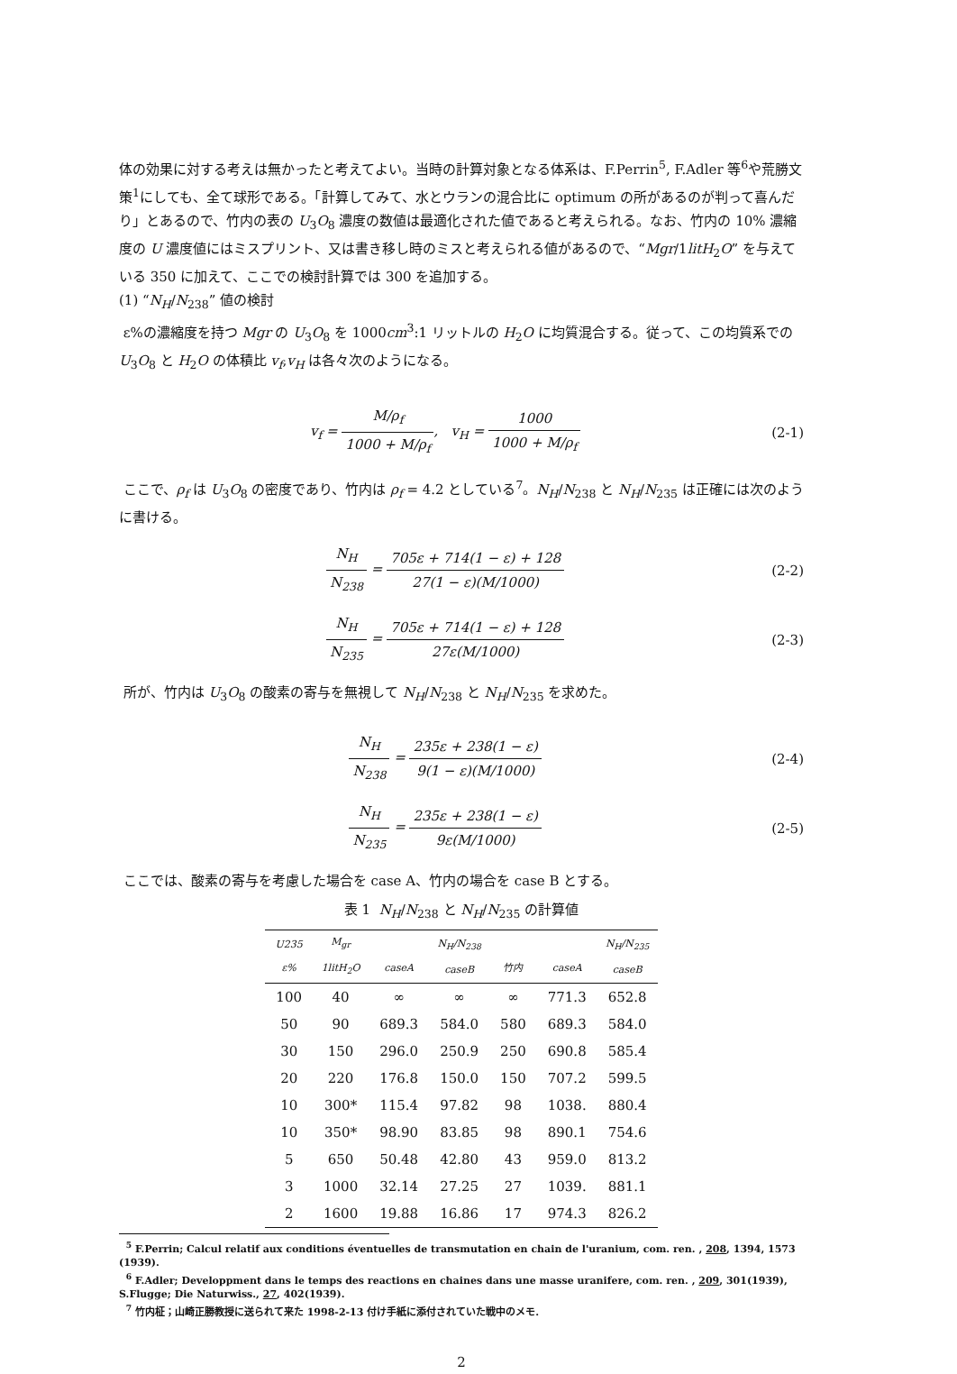体の効果に対する考えは無かったと考えてよい。当時の計算対象となる体系は、F.Perrin<sup>5</sup>, F.Adler 等<sup>6</sup>や荒勝文策<sup>1</sup>にしても、全て球形である。「計算してみて、水とウランの混合比に optimum の所があるのが判って喜んだり」とあるので、竹内の表の U<sub>3</sub>O<sub>8</sub> 濃度の数値は最適化された値であると考えられる。なお、竹内の 10% 濃縮度の U 濃度値にはミスプリント、又は書き移し時のミスと考えられる値があるので、“Mgr/1litH<sub>2</sub>O” を与えている 350 に加えて、ここでの検討計算では 300 を追加する。
(1) “N<sub>H</sub>/N<sub>238</sub>” 値の検討
ε%の濃縮度を持つ Mgr の U<sub>3</sub>O<sub>8</sub> を 1000cm<sup>3</sup>:1 リットルの H<sub>2</sub>O に均質混合する。従って、この均質系での U<sub>3</sub>O<sub>8</sub> と H<sub>2</sub>O の体積比 v<sub>f</sub>,v<sub>H</sub> は各々次のようになる。
v<sub>f</sub> = M/ρ<sub>f</sub> 1000 + M/ρ<sub>f</sub>, v<sub>H</sub> = 1000 1000 + M/ρ<sub>f</sub>
(2-1)
ここで、ρ<sub>f</sub> は U<sub>3</sub>O<sub>8</sub> の密度であり、竹内は ρ<sub>f</sub> = 4.2 としている<sup>7</sup>。N<sub>H</sub>/N<sub>238</sub> と N<sub>H</sub>/N<sub>235</sub> は正確には次のように書ける。
N<sub>H</sub> N<sub>238</sub> = 705ε + 714(1 − ε) + 128 27(1 − ε)(M/1000)
(2-2)
N<sub>H</sub> N<sub>235</sub> = 705ε + 714(1 − ε) + 128 27ε(M/1000)
(2-3)
所が、竹内は U<sub>3</sub>O<sub>8</sub> の酸素の寄与を無視して N<sub>H</sub>/N<sub>238</sub> と N<sub>H</sub>/N<sub>235</sub> を求めた。
N<sub>H</sub> N<sub>238</sub> = 235ε + 238(1 − ε) 9(1 − ε)(M/1000)
(2-4)
N<sub>H</sub> N<sub>235</sub> = 235ε + 238(1 − ε) 9ε(M/1000)
(2-5)
ここでは、酸素の寄与を考慮した場合を case A、竹内の場合を case B とする。
表 1 N<sub>H</sub>/N<sub>238</sub> と N<sub>H</sub>/N<sub>235</sub> の計算値
| U235 ε% | M<sub>gr</sub> 1litH<sub>2</sub>O | caseA | N<sub>H</sub>/N<sub>238</sub> caseB | 竹内 | caseA | N<sub>H</sub>/N<sub>235</sub> caseB |
| --- | --- | --- | --- | --- | --- | --- |
| 100 | 40 | ∞ | ∞ | ∞ | 771.3 | 652.8 |
| 50 | 90 | 689.3 | 584.0 | 580 | 689.3 | 584.0 |
| 30 | 150 | 296.0 | 250.9 | 250 | 690.8 | 585.4 |
| 20 | 220 | 176.8 | 150.0 | 150 | 707.2 | 599.5 |
| 10 | 300* | 115.4 | 97.82 | 98 | 1038. | 880.4 |
| 10 | 350* | 98.90 | 83.85 | 98 | 890.1 | 754.6 |
| 5 | 650 | 50.48 | 42.80 | 43 | 959.0 | 813.2 |
| 3 | 1000 | 32.14 | 27.25 | 27 | 1039. | 881.1 |
| 2 | 1600 | 19.88 | 16.86 | 17 | 974.3 | 826.2 |
<sup>5</sup> F.Perrin; Calcul relatif aux conditions éventuelles de transmutation en chain de l'uranium, com. ren. , 208, 1394, 1573 (1939).
<sup>6</sup> F.Adler; Developpment dans le temps des reactions en chaines dans une masse uranifere, com. ren. , 209, 301(1939),
S.Flugge; Die Naturwiss., 27, 402(1939).
<sup>7</sup> 竹内柾；山崎正勝教授に送られて来た 1998-2-13 付け手紙に添付されていた戦中のメモ.
2